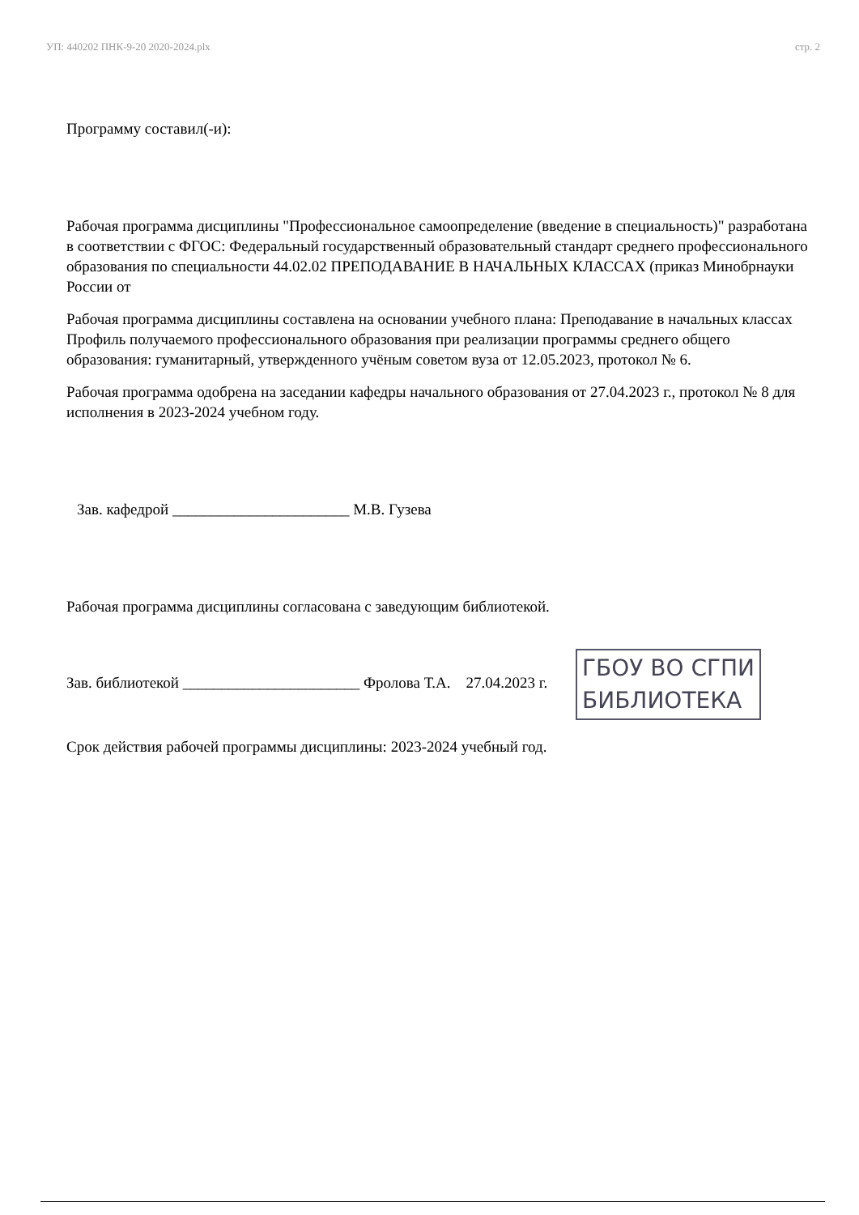УП: 440202 ПНК-9-20 2020-2024.plx стр. 2
Программу составил(-и):
Рабочая программа дисциплины "Профессиональное самоопределение (введение в специальность)" разработана в соответствии с ФГОС: Федеральный государственный образовательный стандарт среднего профессионального образования по специальности 44.02.02 ПРЕПОДАВАНИЕ В НАЧАЛЬНЫХ КЛАССАХ (приказ Минобрнауки России от
Рабочая программа дисциплины составлена на основании учебного плана: Преподавание в начальных классах
Профиль получаемого профессионального образования при реализации программы среднего общего образования: гуманитарный, утвержденного учёным советом вуза от 12.05.2023, протокол № 6.
Рабочая программа одобрена на заседании кафедры начального образования от 27.04.2023 г., протокол № 8 для исполнения в 2023-2024 учебном году.
Зав. кафедрой _______________________ М.В. Гузева
Рабочая программа дисциплины согласована с заведующим библиотекой.
Зав. библиотекой _______________________ Фролова Т.А. 27.04.2023 г. ГБОУ ВО СГПИ
БИБЛИОТЕКА
Срок действия рабочей программы дисциплины: 2023-2024 учебный год.